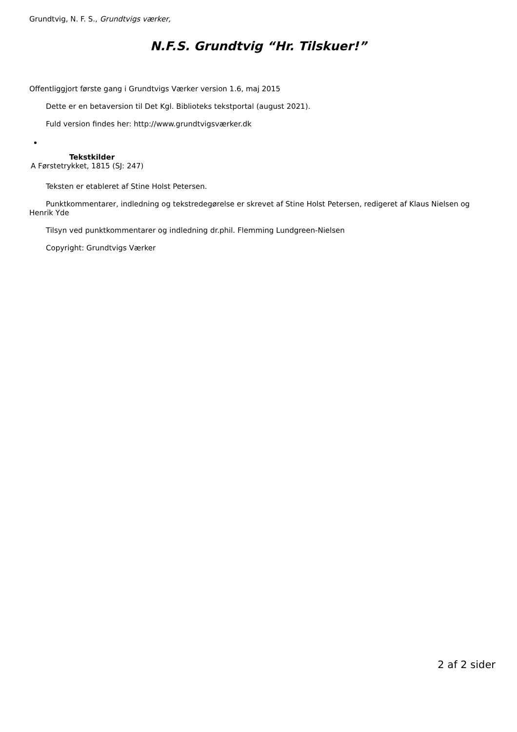Grundtvig, N. F. S., Grundtvigs værker,
N.F.S. Grundtvig “Hr. Tilskuer!”
Offentliggjort første gang i Grundtvigs Værker version 1.6, maj 2015
Dette er en betaversion til Det Kgl. Biblioteks tekstportal (august 2021).
Fuld version findes her: http://www.grundtvigsværker.dk
Tekstkilder
A Førstetrykket, 1815 (SJ: 247)
Teksten er etableret af Stine Holst Petersen.
Punktkommentarer, indledning og tekstredegørelse er skrevet af Stine Holst Petersen, redigeret af Klaus Nielsen og Henrik Yde
Tilsyn ved punktkommentarer og indledning dr.phil. Flemming Lundgreen-Nielsen
Copyright: Grundtvigs Værker
2 af 2 sider